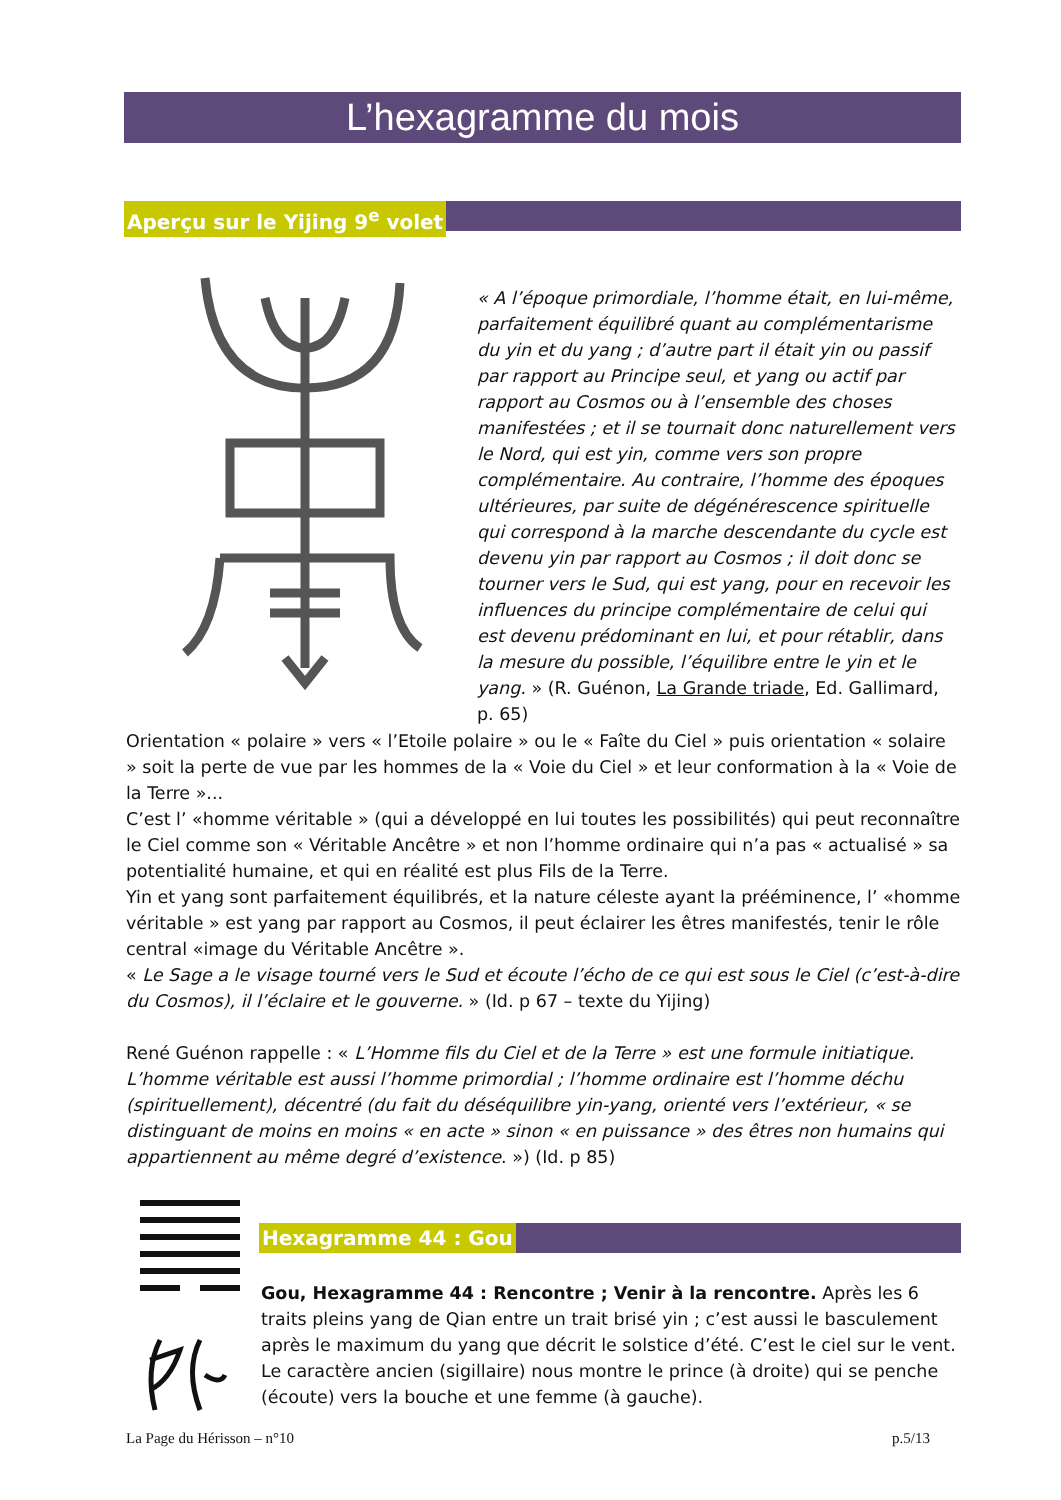L’hexagramme du mois
Aperçu sur le Yijing 9<sup>e</sup> volet
« A l’époque primordiale, l’homme était, en lui-même, parfaitement équilibré quant au complémentarisme du yin et du yang ; d’autre part il était yin ou passif par rapport au Principe seul, et yang ou actif par rapport au Cosmos ou à l’ensemble des choses manifestées ; et il se tournait donc naturellement vers le Nord, qui est yin, comme vers son propre complémentaire. Au contraire, l’homme des époques ultérieures, par suite de dégénérescence spirituelle qui correspond à la marche descendante du cycle est devenu yin par rapport au Cosmos ; il doit donc se tourner vers le Sud, qui est yang, pour en recevoir les influences du principe complémentaire de celui qui est devenu prédominant en lui, et pour rétablir, dans la mesure du possible, l’équilibre entre le yin et le yang. » (R. Guénon, La Grande triade, Ed. Gallimard, p. 65)
Orientation « polaire » vers « l’Etoile polaire » ou le « Faîte du Ciel » puis orientation « solaire » soit la perte de vue par les hommes de la « Voie du Ciel » et leur conformation à la « Voie de la Terre »...
C’est l’ «homme véritable » (qui a développé en lui toutes les possibilités) qui peut reconnaître le Ciel comme son « Véritable Ancêtre » et non l’homme ordinaire qui n’a pas « actualisé » sa potentialité humaine, et qui en réalité est plus Fils de la Terre.
Yin et yang sont parfaitement équilibrés, et la nature céleste ayant la prééminence, l’ «homme véritable » est yang par rapport au Cosmos, il peut éclairer les êtres manifestés, tenir le rôle central «image du Véritable Ancêtre ».
« Le Sage a le visage tourné vers le Sud et écoute l’écho de ce qui est sous le Ciel (c’est-à-dire du Cosmos), il l’éclaire et le gouverne. » (Id. p 67 – texte du Yijing)
René Guénon rappelle : « L’Homme fils du Ciel et de la Terre » est une formule initiatique. L’homme véritable est aussi l’homme primordial ; l’homme ordinaire est l’homme déchu (spirituellement), décentré (du fait du déséquilibre yin-yang, orienté vers l’extérieur, « se distinguant de moins en moins « en acte » sinon « en puissance » des êtres non humains qui appartiennent au même degré d’existence. ») (Id. p 85)
Hexagramme 44 : Gou
Gou, Hexagramme 44 : Rencontre ; Venir à la rencontre. Après les 6 traits pleins yang de Qian entre un trait brisé yin ; c’est aussi le basculement après le maximum du yang que décrit le solstice d’été. C’est le ciel sur le vent.
Le caractère ancien (sigillaire) nous montre le prince (à droite) qui se penche (écoute) vers la bouche et une femme (à gauche).
La Page du Hérisson – n°10 p.5/13